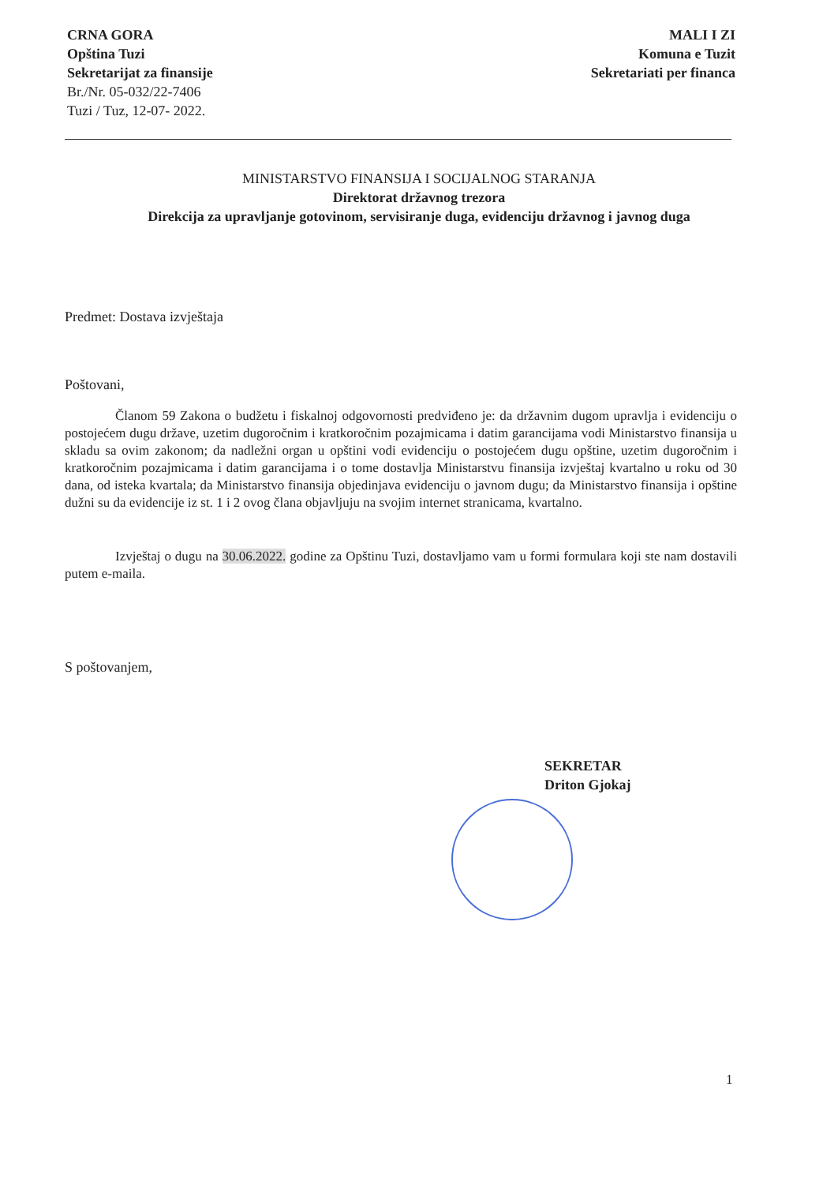CRNA GORA
Opština Tuzi
Sekretarijat za finansije
Br./Nr. 05-032/22-7406
Tuzi / Tuz, 12-07- 2022.
MALI I ZI
Komuna e Tuzit
Sekretariati per financa
MINISTARSTVO FINANSIJA I SOCIJALNOG STARANJA
Direktorat državnog trezora
Direkcija za upravljanje gotovinom, servisiranje duga, evidenciju državnog i javnog duga
Predmet: Dostava izvještaja
Poštovani,
Članom 59 Zakona o budžetu i fiskalnoj odgovornosti predviđeno je: da državnim dugom upravlja i evidenciju o postojećem dugu države, uzetim dugoročnim i kratkoročnim pozajmicama i datim garancijama vodi Ministarstvo finansija u skladu sa ovim zakonom; da nadležni organ u opštini vodi evidenciju o postojećem dugu opštine, uzetim dugoročnim i kratkoročnim pozajmicama i datim garancijama i o tome dostavlja Ministarstvu finansija izvještaj kvartalno u roku od 30 dana, od isteka kvartala; da Ministarstvo finansija objedinjava evidenciju o javnom dugu; da Ministarstvo finansija i opštine dužni su da evidencije iz st. 1 i 2 ovog člana objavljuju na svojim internet stranicama, kvartalno.
Izvještaj o dugu na 30.06.2022. godine za Opštinu Tuzi, dostavljamo vam u formi formulara koji ste nam dostavili putem e-maila.
S poštovanjem,
SEKRETAR
Driton Gjokaj
1